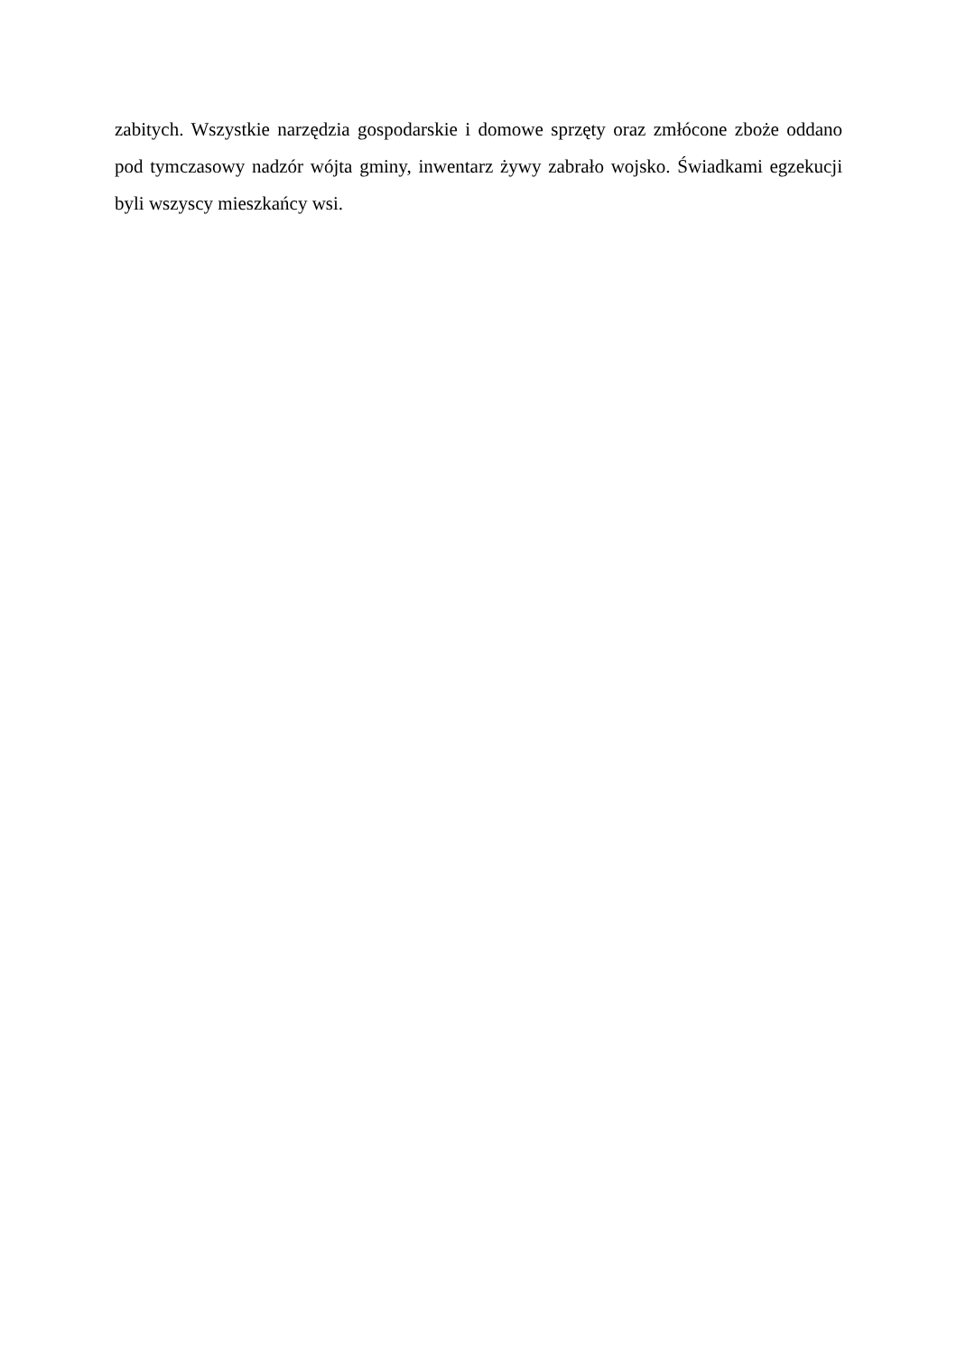zabitych. Wszystkie narzędzia gospodarskie i domowe sprzęty oraz zmłócone zboże oddano pod tymczasowy nadzór wójta gminy, inwentarz żywy zabrało wojsko. Świadkami egzekucji byli wszyscy mieszkańcy wsi.